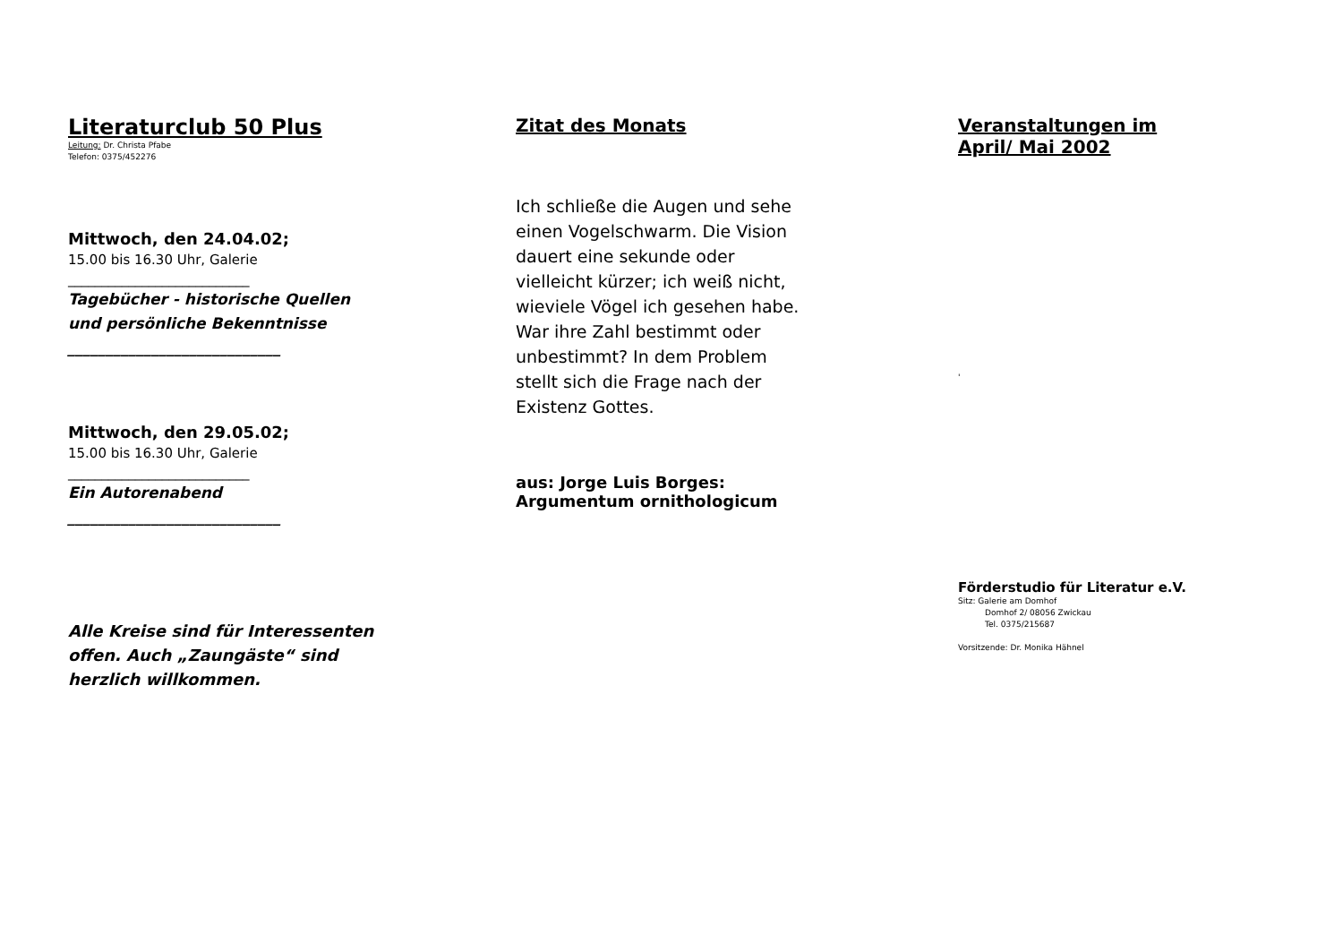Literaturclub 50 Plus
Leitung: Dr. Christa Pfabe
Telefon: 0375/452276
Mittwoch, den 24.04.02;
15.00 bis 16.30 Uhr, Galerie
___________________________
Tagebücher - historische Quellen
und persönliche Bekenntnisse
____________________________
Mittwoch, den 29.05.02;
15.00 bis 16.30 Uhr, Galerie
___________________________
Ein Autorenabend
____________________________
Alle Kreise sind für Interessenten
offen. Auch „Zaungäste“ sind
herzlich willkommen.
Zitat des Monats
Ich schließe die Augen und sehe
einen Vogelschwarm. Die Vision
dauert eine sekunde oder
vielleicht kürzer; ich weiß nicht,
wieviele Vögel ich gesehen habe.
War ihre Zahl bestimmt oder
unbestimmt? In dem Problem
stellt sich die Frage nach der
Existenz Gottes.
aus: Jorge Luis Borges:
Argumentum ornithologicum
Veranstaltungen im
April/ Mai 2002
'
Förderstudio für Literatur e.V.
Sitz: Galerie am Domhof
Domhof 2/ 08056 Zwickau
Tel. 0375/215687
Vorsitzende: Dr. Monika Hähnel